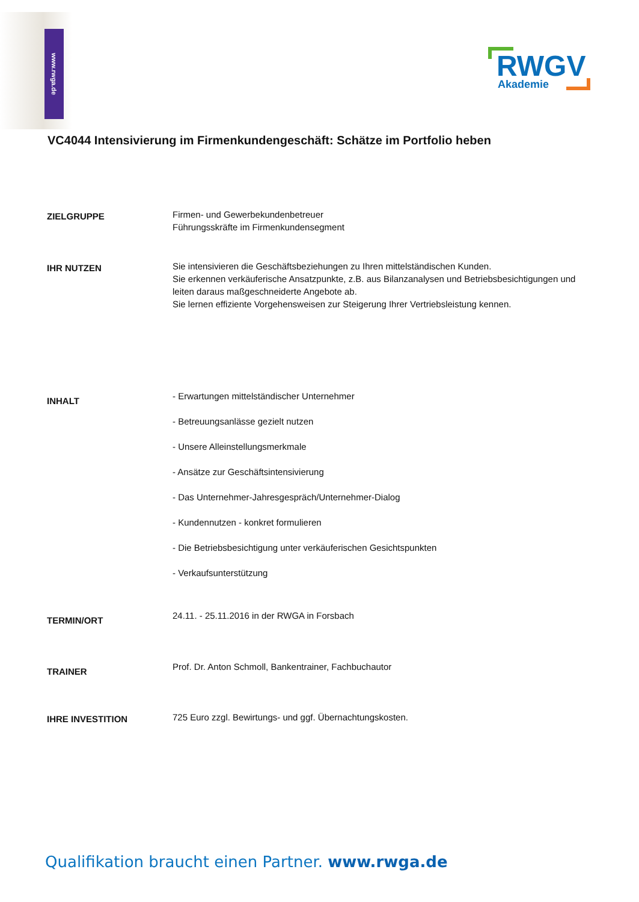www.rwga.de
RWGV Akademie
VC4044 Intensivierung im Firmenkundengeschäft: Schätze im Portfolio heben
ZIELGRUPPE
Firmen- und Gewerbekundenbetreuer
Führungsskräfte im Firmenkundensegment
IHR NUTZEN
Sie intensivieren die Geschäftsbeziehungen zu Ihren mittelständischen Kunden.
Sie erkennen verkäuferische Ansatzpunkte, z.B. aus Bilanzanalysen und Betriebsbesichtigungen und leiten daraus maßgeschneiderte Angebote ab.
Sie lernen effiziente Vorgehensweisen zur Steigerung Ihrer Vertriebsleistung kennen.
INHALT
- Erwartungen mittelständischer Unternehmer
- Betreuungsanlässe gezielt nutzen
- Unsere Alleinstellungsmerkmale
- Ansätze zur Geschäftsintensivierung
- Das Unternehmer-Jahresgespräch/Unternehmer-Dialog
- Kundennutzen - konkret formulieren
- Die Betriebsbesichtigung unter verkäuferischen Gesichtspunkten
- Verkaufsunterstützung
TERMIN/ORT
24.11. - 25.11.2016 in der RWGA in Forsbach
TRAINER
Prof. Dr. Anton Schmoll, Bankentrainer, Fachbuchautor
IHRE INVESTITION
725 Euro zzgl. Bewirtungs- und ggf. Übernachtungskosten.
Qualifikation braucht einen Partner. www.rwga.de